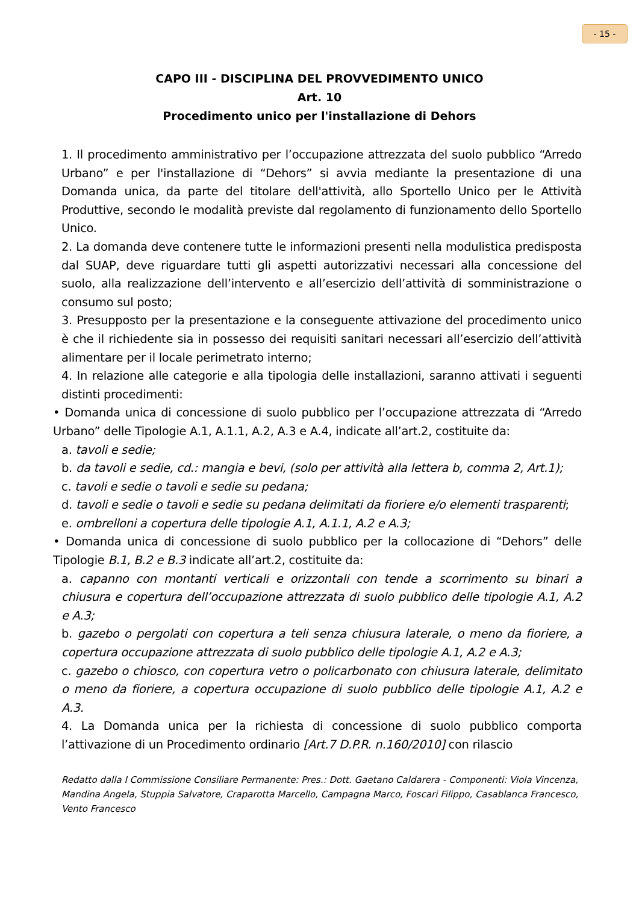- 15 -
CAPO III - DISCIPLINA DEL PROVVEDIMENTO UNICO
Art. 10
Procedimento unico per l'installazione di Dehors
1. Il procedimento amministrativo per l’occupazione attrezzata del suolo pubblico “Arredo Urbano” e per l'installazione di “Dehors” si avvia mediante la presentazione di una Domanda unica, da parte del titolare dell'attività, allo Sportello Unico per le Attività Produttive, secondo le modalità previste dal regolamento di funzionamento dello Sportello Unico.
2. La domanda deve contenere tutte le informazioni presenti nella modulistica predisposta dal SUAP, deve riguardare tutti gli aspetti autorizzativi necessari alla concessione del suolo, alla realizzazione dell’intervento e all’esercizio dell’attività di somministrazione o consumo sul posto;
3. Presupposto per la presentazione e la conseguente attivazione del procedimento unico è che il richiedente sia in possesso dei requisiti sanitari necessari all’esercizio dell’attività alimentare per il locale perimetrato interno;
4. In relazione alle categorie e alla tipologia delle installazioni, saranno attivati i seguenti distinti procedimenti:
• Domanda unica di concessione di suolo pubblico per l’occupazione attrezzata di “Arredo Urbano” delle Tipologie A.1, A.1.1, A.2, A.3 e A.4, indicate all’art.2, costituite da:
a. tavoli e sedie;
b. da tavoli e sedie, cd.: mangia e bevi, (solo per attività alla lettera b, comma 2, Art.1);
c. tavoli e sedie o tavoli e sedie su pedana;
d. tavoli e sedie o tavoli e sedie su pedana delimitati da fioriere e/o elementi trasparenti;
e. ombrelloni a copertura delle tipologie A.1, A.1.1, A.2 e A.3;
• Domanda unica di concessione di suolo pubblico per la collocazione di “Dehors” delle Tipologie B.1, B.2 e B.3 indicate all’art.2, costituite da:
a. capanno con montanti verticali e orizzontali con tende a scorrimento su binari a chiusura e copertura dell’occupazione attrezzata di suolo pubblico delle tipologie A.1, A.2 e A.3;
b. gazebo o pergolati con copertura a teli senza chiusura laterale, o meno da fioriere, a copertura occupazione attrezzata di suolo pubblico delle tipologie A.1, A.2 e A.3;
c. gazebo o chiosco, con copertura vetro o policarbonato con chiusura laterale, delimitato o meno da fioriere, a copertura occupazione di suolo pubblico delle tipologie A.1, A.2 e A.3.
4. La Domanda unica per la richiesta di concessione di suolo pubblico comporta l’attivazione di un Procedimento ordinario [Art.7 D.P.R. n.160/2010] con rilascio
Redatto dalla I Commissione Consiliare Permanente: Pres.: Dott. Gaetano Caldarera - Componenti: Viola Vincenza, Mandina Angela, Stuppia Salvatore, Craparotta Marcello, Campagna Marco, Foscari Filippo, Casablanca Francesco, Vento Francesco